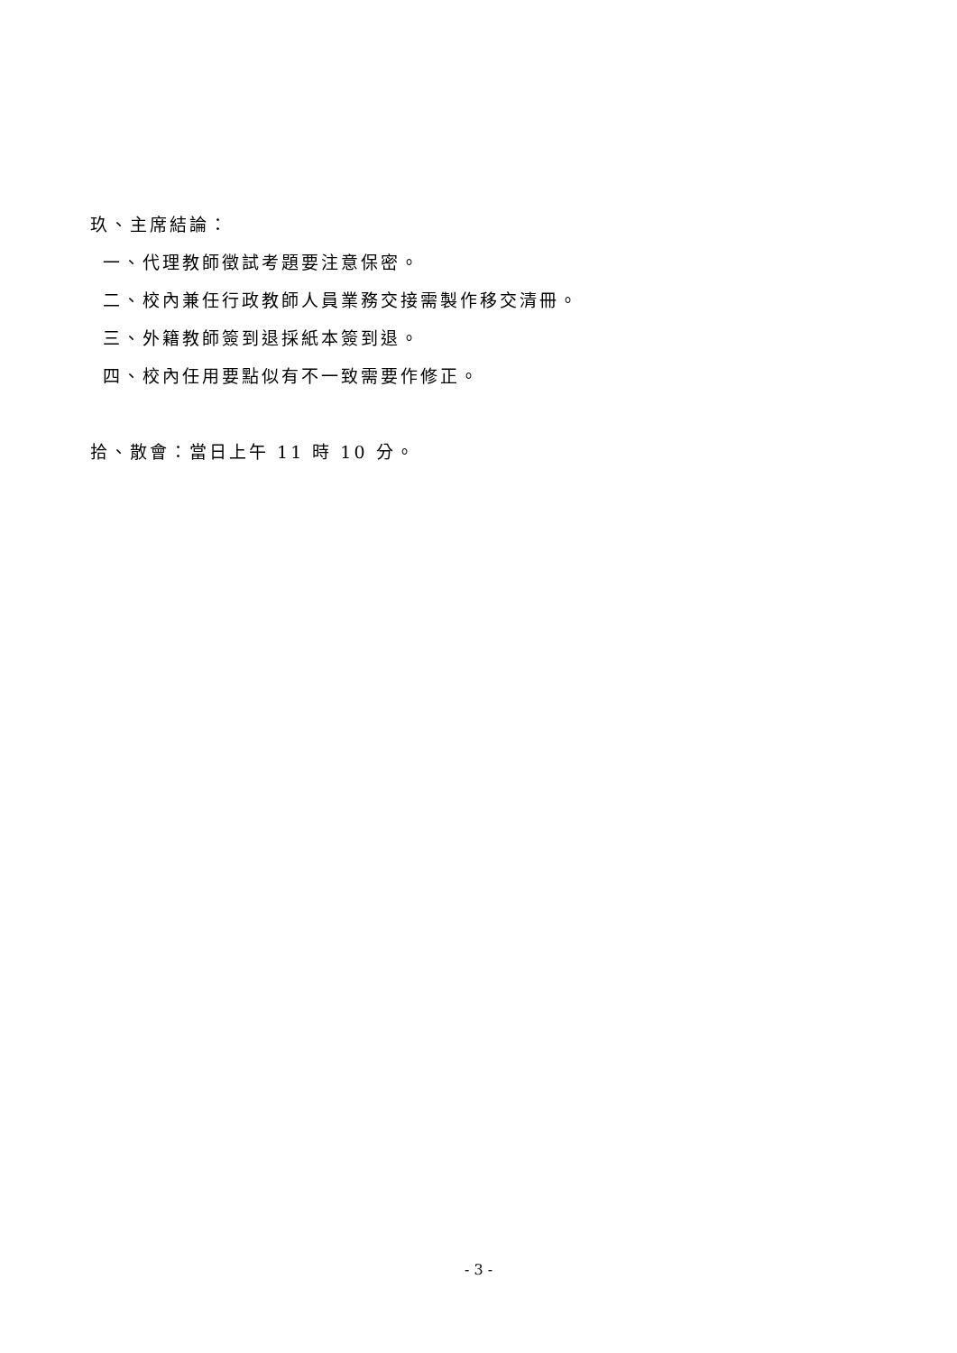玖、主席結論：
一、代理教師徵試考題要注意保密。
二、校內兼任行政教師人員業務交接需製作移交清冊。
三、外籍教師簽到退採紙本簽到退。
四、校內任用要點似有不一致需要作修正。
拾、散會：當日上午 11 時 10 分。
- 3 -